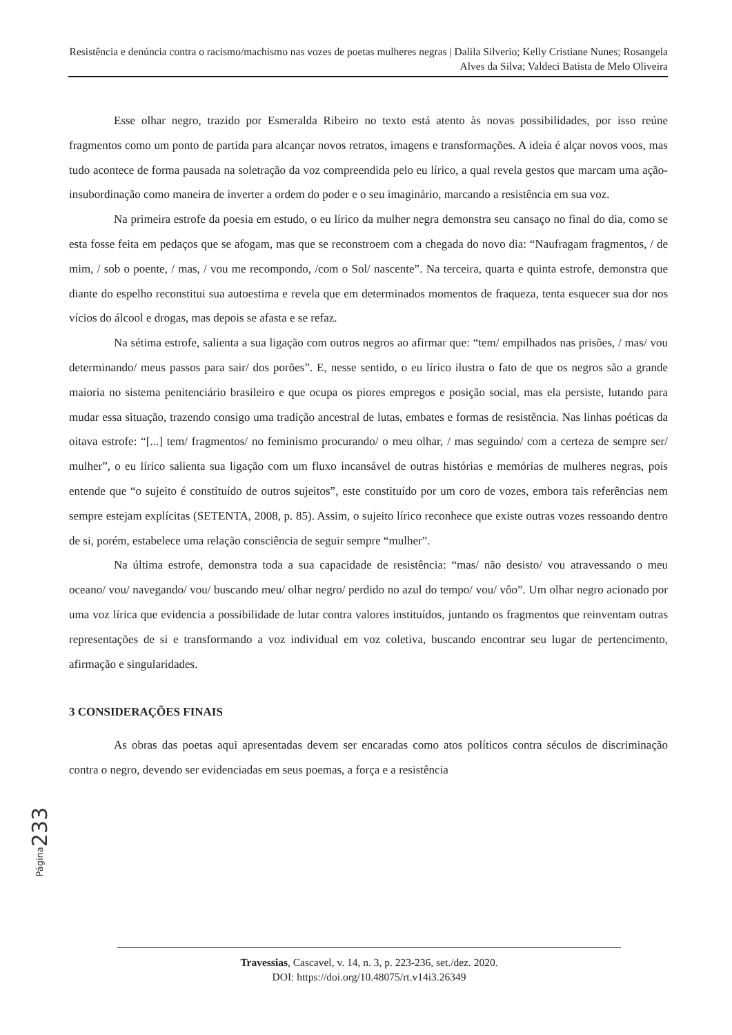Resistência e denúncia contra o racismo/machismo nas vozes de poetas mulheres negras | Dalila Silverio; Kelly Cristiane Nunes; Rosangela Alves da Silva; Valdeci Batista de Melo Oliveira
Esse olhar negro, trazido por Esmeralda Ribeiro no texto está atento às novas possibilidades, por isso reúne fragmentos como um ponto de partida para alcançar novos retratos, imagens e transformações. A ideia é alçar novos voos, mas tudo acontece de forma pausada na soletração da voz compreendida pelo eu lírico, a qual revela gestos que marcam uma ação-insubordinação como maneira de inverter a ordem do poder e o seu imaginário, marcando a resistência em sua voz.
Na primeira estrofe da poesia em estudo, o eu lírico da mulher negra demonstra seu cansaço no final do dia, como se esta fosse feita em pedaços que se afogam, mas que se reconstroem com a chegada do novo dia: “Naufragam fragmentos, / de mim, / sob o poente, / mas, / vou me recompondo, /com o Sol/ nascente”. Na terceira, quarta e quinta estrofe, demonstra que diante do espelho reconstitui sua autoestima e revela que em determinados momentos de fraqueza, tenta esquecer sua dor nos vícios do álcool e drogas, mas depois se afasta e se refaz.
Na sétima estrofe, salienta a sua ligação com outros negros ao afirmar que: “tem/ empilhados nas prisões, / mas/ vou determinando/ meus passos para sair/ dos porões”. E, nesse sentido, o eu lírico ilustra o fato de que os negros são a grande maioria no sistema penitenciário brasileiro e que ocupa os piores empregos e posição social, mas ela persiste, lutando para mudar essa situação, trazendo consigo uma tradição ancestral de lutas, embates e formas de resistência. Nas linhas poéticas da oitava estrofe: “[...] tem/ fragmentos/ no feminismo procurando/ o meu olhar, / mas seguindo/ com a certeza de sempre ser/ mulher”, o eu lírico salienta sua ligação com um fluxo incansável de outras histórias e memórias de mulheres negras, pois entende que “o sujeito é constituído de outros sujeitos”, este constituído por um coro de vozes, embora tais referências nem sempre estejam explícitas (SETENTA, 2008, p. 85). Assim, o sujeito lírico reconhece que existe outras vozes ressoando dentro de si, porém, estabelece uma relação consciência de seguir sempre “mulher”.
Na última estrofe, demonstra toda a sua capacidade de resistência: “mas/ não desisto/ vou atravessando o meu oceano/ vou/ navegando/ vou/ buscando meu/ olhar negro/ perdido no azul do tempo/ vou/ vôo”. Um olhar negro acionado por uma voz lírica que evidencia a possibilidade de lutar contra valores instituídos, juntando os fragmentos que reinventam outras representações de si e transformando a voz individual em voz coletiva, buscando encontrar seu lugar de pertencimento, afirmação e singularidades.
3 CONSIDERAÇÕES FINAIS
As obras das poetas aqui apresentadas devem ser encaradas como atos políticos contra séculos de discriminação contra o negro, devendo ser evidenciadas em seus poemas, a força e a resistência
Página 233
Travessias, Cascavel, v. 14, n. 3, p. 223-236, set./dez. 2020.
DOI: https://doi.org/10.48075/rt.v14i3.26349